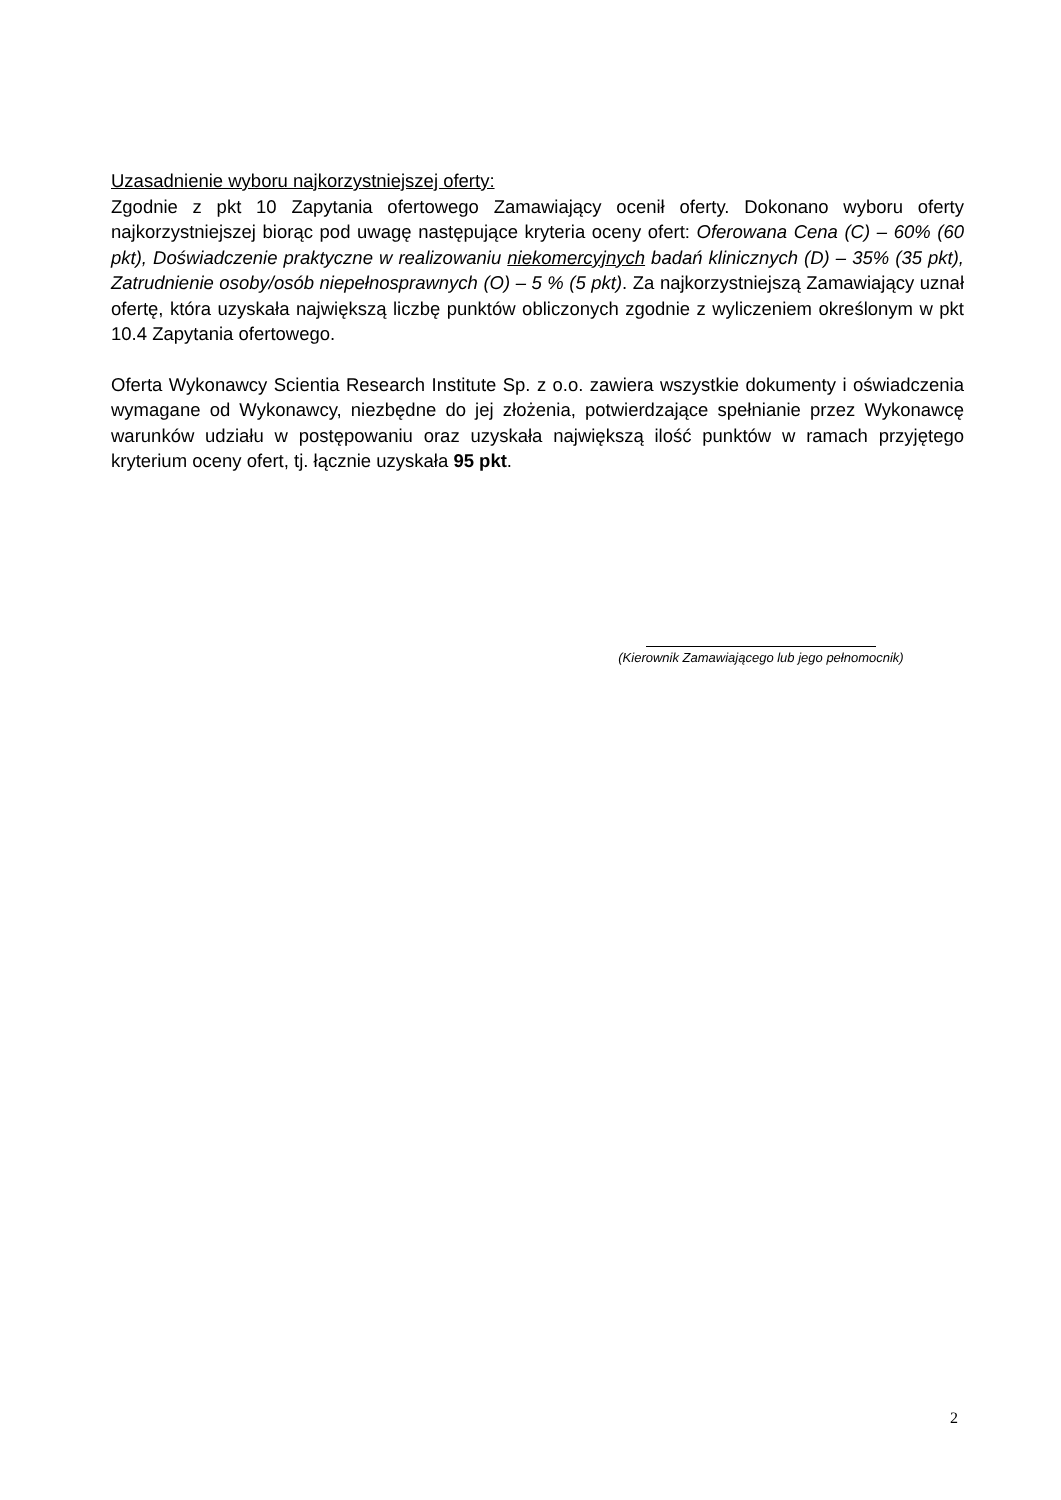Uzasadnienie wyboru najkorzystniejszej oferty:
Zgodnie z pkt 10 Zapytania ofertowego Zamawiający ocenił oferty. Dokonano wyboru oferty najkorzystniejszej biorąc pod uwagę następujące kryteria oceny ofert: Oferowana Cena (C) – 60% (60 pkt), Doświadczenie praktyczne w realizowaniu niekomercyjnych badań klinicznych (D) – 35% (35 pkt), Zatrudnienie osoby/osób niepełnosprawnych (O) – 5 % (5 pkt). Za najkorzystniejszą Zamawiający uznał ofertę, która uzyskała największą liczbę punktów obliczonych zgodnie z wyliczeniem określonym w pkt 10.4 Zapytania ofertowego.
Oferta Wykonawcy Scientia Research Institute Sp. z o.o. zawiera wszystkie dokumenty i oświadczenia wymagane od Wykonawcy, niezbędne do jej złożenia, potwierdzające spełnianie przez Wykonawcę warunków udziału w postępowaniu oraz uzyskała największą ilość punktów w ramach przyjętego kryterium oceny ofert, tj. łącznie uzyskała 95 pkt.
(Kierownik Zamawiającego lub jego pełnomocnik)
2